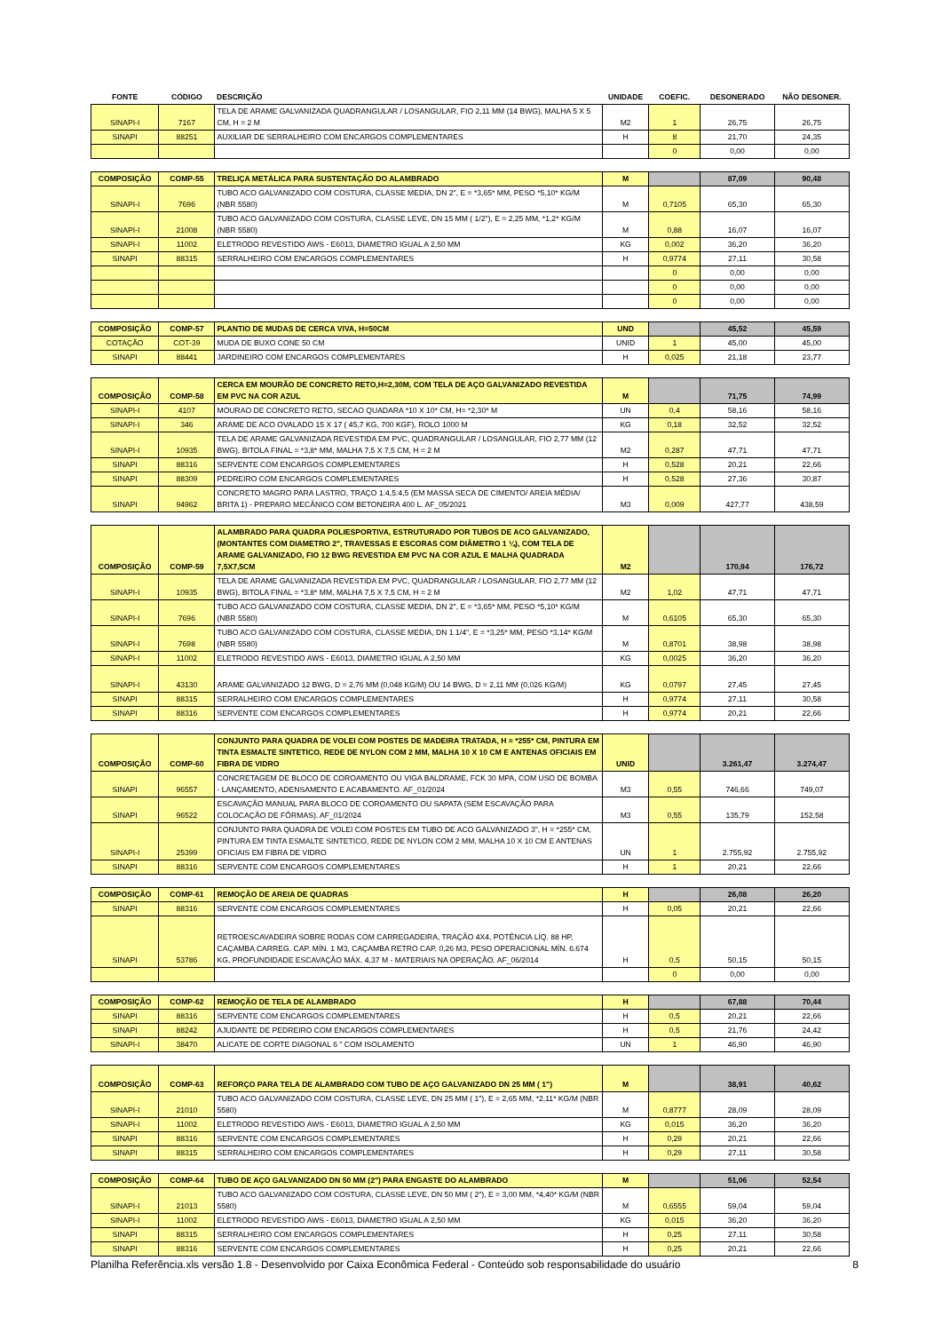| FONTE | CÓDIGO | DESCRIÇÃO | UNIDADE | COEFIC. | DESONERADO | NÃO DESONER. |
| --- | --- | --- | --- | --- | --- | --- |
| SINAPI-I | 7167 | TELA DE ARAME GALVANIZADA QUADRANGULAR / LOSANGULAR, FIO 2,11 MM (14 BWG), MALHA 5 X 5 CM, H = 2 M | M2 | 1 | 26,75 | 26,75 |
| SINAPI | 88251 | AUXILIAR DE SERRALHEIRO COM ENCARGOS COMPLEMENTARES | H | 8 | 21,70 | 24,35 |
| | | | | 0 | 0,00 | 0,00 |
| COMPOSIÇÃO | COMP-55 | TRELIÇA METÁLICA PARA SUSTENTAÇÃO DO ALAMBRADO | M | | 87,09 | 90,48 |
| SINAPI-I | 7696 | TUBO ACO GALVANIZADO COM COSTURA, CLASSE MEDIA, DN 2", E = *3,65* MM, PESO *5,10* KG/M (NBR 5580) | M | 0,7105 | 65,30 | 65,30 |
| SINAPI-I | 21008 | TUBO ACO GALVANIZADO COM COSTURA, CLASSE LEVE, DN 15 MM ( 1/2"), E = 2,25 MM, *1,2* KG/M (NBR 5580) | M | 0,88 | 16,07 | 16,07 |
| SINAPI-I | 11002 | ELETRODO REVESTIDO AWS - E6013, DIAMETRO IGUAL A 2,50 MM | KG | 0,002 | 36,20 | 36,20 |
| SINAPI | 88315 | SERRALHEIRO COM ENCARGOS COMPLEMENTARES | H | 0,9774 | 27,11 | 30,58 |
| | | | | 0 | 0,00 | 0,00 |
| | | | | 0 | 0,00 | 0,00 |
| | | | | 0 | 0,00 | 0,00 |
| COMPOSIÇÃO | COMP-57 | PLANTIO DE MUDAS DE CERCA VIVA, H=50CM | UND | | 45,52 | 45,59 |
| COTAÇÃO | COT-39 | MUDA DE BUXO CONE 50 CM | UNID | 1 | 45,00 | 45,00 |
| SINAPI | 88441 | JARDINEIRO COM ENCARGOS COMPLEMENTARES | H | 0,025 | 21,18 | 23,77 |
| COMPOSIÇÃO | COMP-58 | CERCA EM MOURÃO DE CONCRETO RETO,H=2,30M, COM TELA DE AÇO GALVANIZADO REVESTIDA EM PVC NA COR AZUL | M | | 71,75 | 74,99 |
| SINAPI-I | 4107 | MOURAO DE CONCRETO RETO, SECAO QUADARA *10 X 10* CM, H= *2,30* M | UN | 0,4 | 58,16 | 58,16 |
| SINAPI-I | 346 | ARAME DE ACO OVALADO 15 X 17 ( 45,7 KG, 700 KGF), ROLO 1000 M | KG | 0,18 | 32,52 | 32,52 |
| SINAPI-I | 10935 | TELA DE ARAME GALVANIZADA REVESTIDA EM PVC, QUADRANGULAR / LOSANGULAR, FIO 2,77 MM (12 BWG), BITOLA FINAL = *3,8* MM, MALHA 7,5 X 7,5 CM, H = 2 M | M2 | 0,287 | 47,71 | 47,71 |
| SINAPI | 88316 | SERVENTE COM ENCARGOS COMPLEMENTARES | H | 0,528 | 20,21 | 22,66 |
| SINAPI | 88309 | PEDREIRO COM ENCARGOS COMPLEMENTARES | H | 0,528 | 27,36 | 30,87 |
| SINAPI | 94962 | CONCRETO MAGRO PARA LASTRO, TRAÇO 1:4,5:4,5 (EM MASSA SECA DE CIMENTO/ AREIA MÉDIA/ BRITA 1) - PREPARO MECÂNICO COM BETONEIRA 400 L. AF_05/2021 | M3 | 0,009 | 427,77 | 438,59 |
| COMPOSIÇÃO | COMP-59 | ALAMBRADO PARA QUADRA POLIESPORTIVA, ESTRUTURADO POR TUBOS DE ACO GALVANIZADO, (MONTANTES COM DIAMETRO 2", TRAVESSAS E ESCORAS COM DIÂMETRO 1 ¼), COM TELA DE ARAME GALVANIZADO, FIO 12 BWG REVESTIDA EM PVC NA COR AZUL E MALHA QUADRADA 7,5X7,5CM | M2 | | 170,94 | 176,72 |
| SINAPI-I | 10935 | TELA DE ARAME GALVANIZADA REVESTIDA EM PVC, QUADRANGULAR / LOSANGULAR, FIO 2,77 MM (12 BWG), BITOLA FINAL = *3,8* MM, MALHA 7,5 X 7,5 CM, H = 2 M | M2 | 1,02 | 47,71 | 47,71 |
| SINAPI-I | 7696 | TUBO ACO GALVANIZADO COM COSTURA, CLASSE MEDIA, DN 2", E = *3,65* MM, PESO *5,10* KG/M (NBR 5580) | M | 0,6105 | 65,30 | 65,30 |
| SINAPI-I | 7698 | TUBO ACO GALVANIZADO COM COSTURA, CLASSE MEDIA, DN 1.1/4", E = *3,25* MM, PESO *3,14* KG/M (NBR 5580) | M | 0,8701 | 38,98 | 38,98 |
| SINAPI-I | 11002 | ELETRODO REVESTIDO AWS - E6013, DIAMETRO IGUAL A 2,50 MM | KG | 0,0025 | 36,20 | 36,20 |
| SINAPI-I | 43130 | ARAME GALVANIZADO 12 BWG, D = 2,76 MM (0,048 KG/M) OU 14 BWG, D = 2,11 MM (0,026 KG/M) | KG | 0,0797 | 27,45 | 27,45 |
| SINAPI | 88315 | SERRALHEIRO COM ENCARGOS COMPLEMENTARES | H | 0,9774 | 27,11 | 30,58 |
| SINAPI | 88316 | SERVENTE COM ENCARGOS COMPLEMENTARES | H | 0,9774 | 20,21 | 22,66 |
| COMPOSIÇÃO | COMP-60 | CONJUNTO PARA QUADRA DE VOLEI COM POSTES DE MADEIRA TRATADA, H = *255* CM, PINTURA EM TINTA ESMALTE SINTETICO, REDE DE NYLON COM 2 MM, MALHA 10 X 10 CM E ANTENAS OFICIAIS EM FIBRA DE VIDRO | UNID | | 3.261,47 | 3.274,47 |
| SINAPI | 96557 | CONCRETAGEM DE BLOCO DE COROAMENTO OU VIGA BALDRAME, FCK 30 MPA, COM USO DE BOMBA - LANÇAMENTO, ADENSAMENTO E ACABAMENTO. AF_01/2024 | M3 | 0,55 | 746,66 | 749,07 |
| SINAPI | 96522 | ESCAVAÇÃO MANUAL PARA BLOCO DE COROAMENTO OU SAPATA (SEM ESCAVAÇÃO PARA COLOCAÇÃO DE FÔRMAS). AF_01/2024 | M3 | 0,55 | 135,79 | 152,58 |
| SINAPI-I | 25399 | CONJUNTO PARA QUADRA DE VOLEI COM POSTES EM TUBO DE ACO GALVANIZADO 3", H = *255* CM, PINTURA EM TINTA ESMALTE SINTETICO, REDE DE NYLON COM 2 MM, MALHA 10 X 10 CM E ANTENAS OFICIAIS EM FIBRA DE VIDRO | UN | 1 | 2.755,92 | 2.755,92 |
| SINAPI | 88316 | SERVENTE COM ENCARGOS COMPLEMENTARES | H | 1 | 20,21 | 22,66 |
| COMPOSIÇÃO | COMP-61 | REMOÇÃO DE AREIA DE QUADRAS | H | | 26,08 | 26,20 |
| SINAPI | 88316 | SERVENTE COM ENCARGOS COMPLEMENTARES | H | 0,05 | 20,21 | 22,66 |
| SINAPI | 53786 | RETROESCAVADEIRA SOBRE RODAS COM CARREGADEIRA, TRAÇÃO 4X4, POTÊNCIA LÍQ. 88 HP, CAÇAMBA CARREG. CAP. MÍN. 1 M3, CAÇAMBA RETRO CAP. 0,26 M3, PESO OPERACIONAL MÍN. 6.674 KG, PROFUNDIDADE ESCAVAÇÃO MÁX. 4,37 M - MATERIAIS NA OPERAÇÃO. AF_06/2014 | H | 0,5 | 50,15 | 50,15 |
| | | | | 0 | 0,00 | 0,00 |
| COMPOSIÇÃO | COMP-62 | REMOÇÃO DE TELA DE ALAMBRADO | H | | 67,88 | 70,44 |
| SINAPI | 88316 | SERVENTE COM ENCARGOS COMPLEMENTARES | H | 0,5 | 20,21 | 22,66 |
| SINAPI | 88242 | AJUDANTE DE PEDREIRO COM ENCARGOS COMPLEMENTARES | H | 0,5 | 21,76 | 24,42 |
| SINAPI-I | 38470 | ALICATE DE CORTE DIAGONAL 6 " COM ISOLAMENTO | UN | 1 | 46,90 | 46,90 |
| COMPOSIÇÃO | COMP-63 | REFORÇO PARA TELA DE ALAMBRADO COM TUBO DE AÇO GALVANIZADO DN 25 MM ( 1") | M | | 38,91 | 40,62 |
| SINAPI-I | 21010 | TUBO ACO GALVANIZADO COM COSTURA, CLASSE LEVE, DN 25 MM ( 1"), E = 2,65 MM, *2,11* KG/M (NBR 5580) | M | 0,8777 | 28,09 | 28,09 |
| SINAPI-I | 11002 | ELETRODO REVESTIDO AWS - E6013, DIAMETRO IGUAL A 2,50 MM | KG | 0,015 | 36,20 | 36,20 |
| SINAPI | 88316 | SERVENTE COM ENCARGOS COMPLEMENTARES | H | 0,29 | 20,21 | 22,66 |
| SINAPI | 88315 | SERRALHEIRO COM ENCARGOS COMPLEMENTARES | H | 0,29 | 27,11 | 30,58 |
| COMPOSIÇÃO | COMP-64 | TUBO DE AÇO GALVANIZADO DN 50 MM (2") PARA ENGASTE DO ALAMBRADO | M | | 51,06 | 52,54 |
| SINAPI-I | 21013 | TUBO ACO GALVANIZADO COM COSTURA, CLASSE LEVE, DN 50 MM ( 2"), E = 3,00 MM, *4,40* KG/M (NBR 5580) | M | 0,6555 | 59,04 | 59,04 |
| SINAPI-I | 11002 | ELETRODO REVESTIDO AWS - E6013, DIAMETRO IGUAL A 2,50 MM | KG | 0,015 | 36,20 | 36,20 |
| SINAPI | 88315 | SERRALHEIRO COM ENCARGOS COMPLEMENTARES | H | 0,25 | 27,11 | 30,58 |
| SINAPI | 88316 | SERVENTE COM ENCARGOS COMPLEMENTARES | H | 0,25 | 20,21 | 22,66 |
Planilha Referência.xls versão 1.8 - Desenvolvido por Caixa Econômica Federal - Conteúdo sob responsabilidade do usuário 8